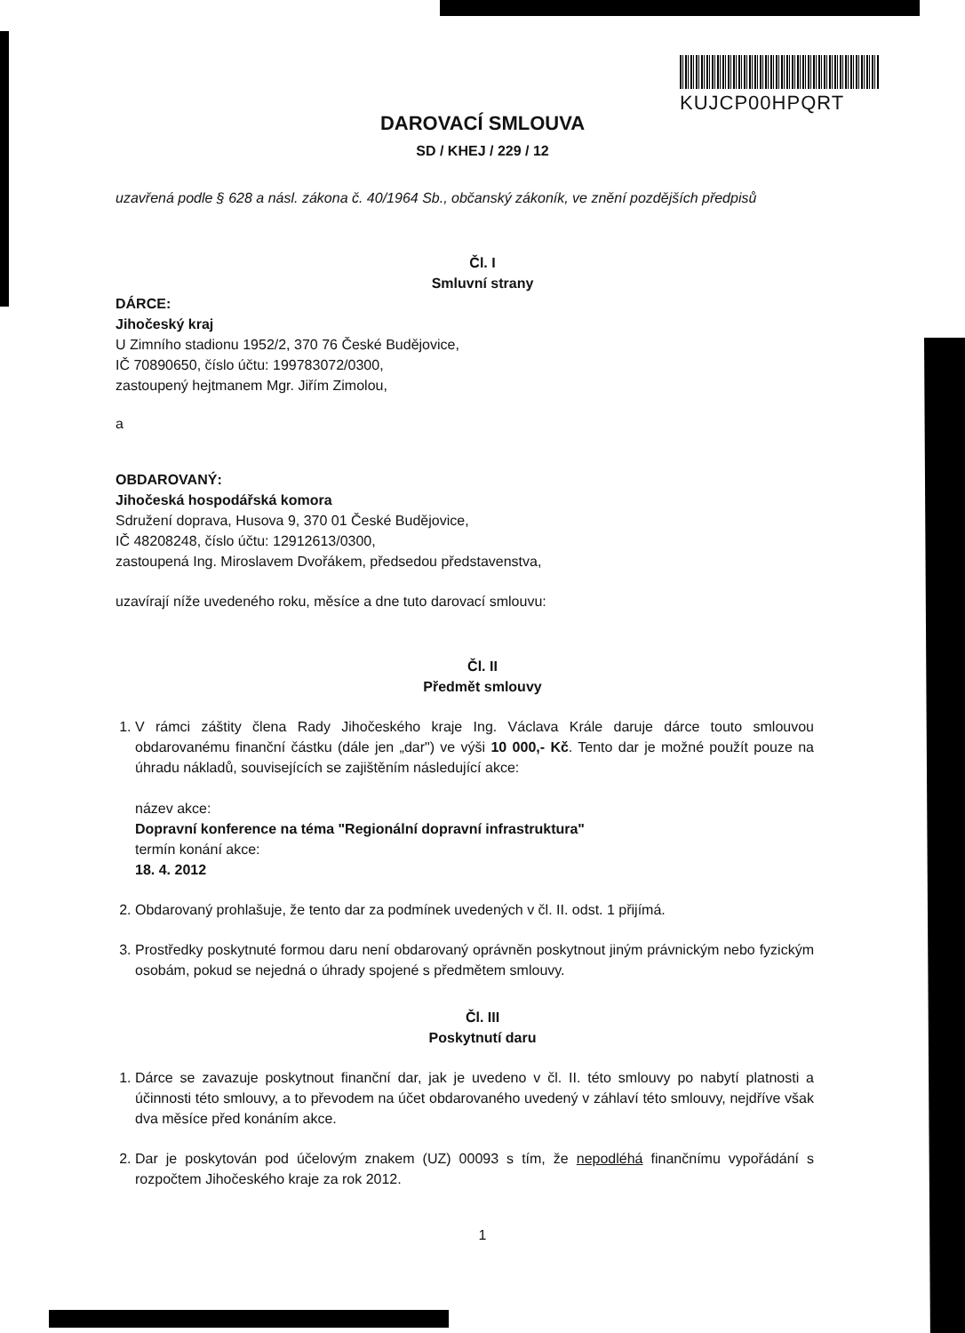KUJCP00HPQRT
DAROVACÍ SMLOUVA
SD / KHEJ / 229 / 12
uzavřená podle § 628 a násl. zákona č. 40/1964 Sb., občanský zákoník, ve znění pozdějších předpisů
Čl. I
Smluvní strany
DÁRCE:
Jihočeský kraj
U Zimního stadionu 1952/2, 370 76 České Budějovice,
IČ 70890650, číslo účtu: 199783072/0300,
zastoupený hejtmanem Mgr. Jiřím Zimolou,
a
OBDAROVANÝ:
Jihočeská hospodářská komora
Sdružení doprava, Husova 9, 370 01 České Budějovice,
IČ 48208248, číslo účtu: 12912613/0300,
zastoupená Ing. Miroslavem Dvořákem, předsedou představenstva,
uzavírají níže uvedeného roku, měsíce a dne tuto darovací smlouvu:
Čl. II
Předmět smlouvy
1. V rámci záštity člena Rady Jihočeského kraje Ing. Václava Krále daruje dárce touto smlouvou obdarovanému finanční částku (dále jen „dar") ve výši 10 000,- Kč. Tento dar je možné použít pouze na úhradu nákladů, souvisejících se zajištěním následující akce:
název akce:
Dopravní konference na téma "Regionální dopravní infrastruktura"
termín konání akce:
18. 4. 2012
2. Obdarovaný prohlašuje, že tento dar za podmínek uvedených v čl. II. odst. 1 přijímá.
3. Prostředky poskytnuté formou daru není obdarovaný oprávněn poskytnout jiným právnickým nebo fyzickým osobám, pokud se nejedná o úhrady spojené s předmětem smlouvy.
Čl. III
Poskytnutí daru
1. Dárce se zavazuje poskytnout finanční dar, jak je uvedeno v čl. II. této smlouvy po nabytí platnosti a účinnosti této smlouvy, a to převodem na účet obdarovaného uvedený v záhlaví této smlouvy, nejdříve však dva měsíce před konáním akce.
2. Dar je poskytován pod účelovým znakem (UZ) 00093 s tím, že nepodléhá finančnímu vypořádání s rozpočtem Jihočeského kraje za rok 2012.
1